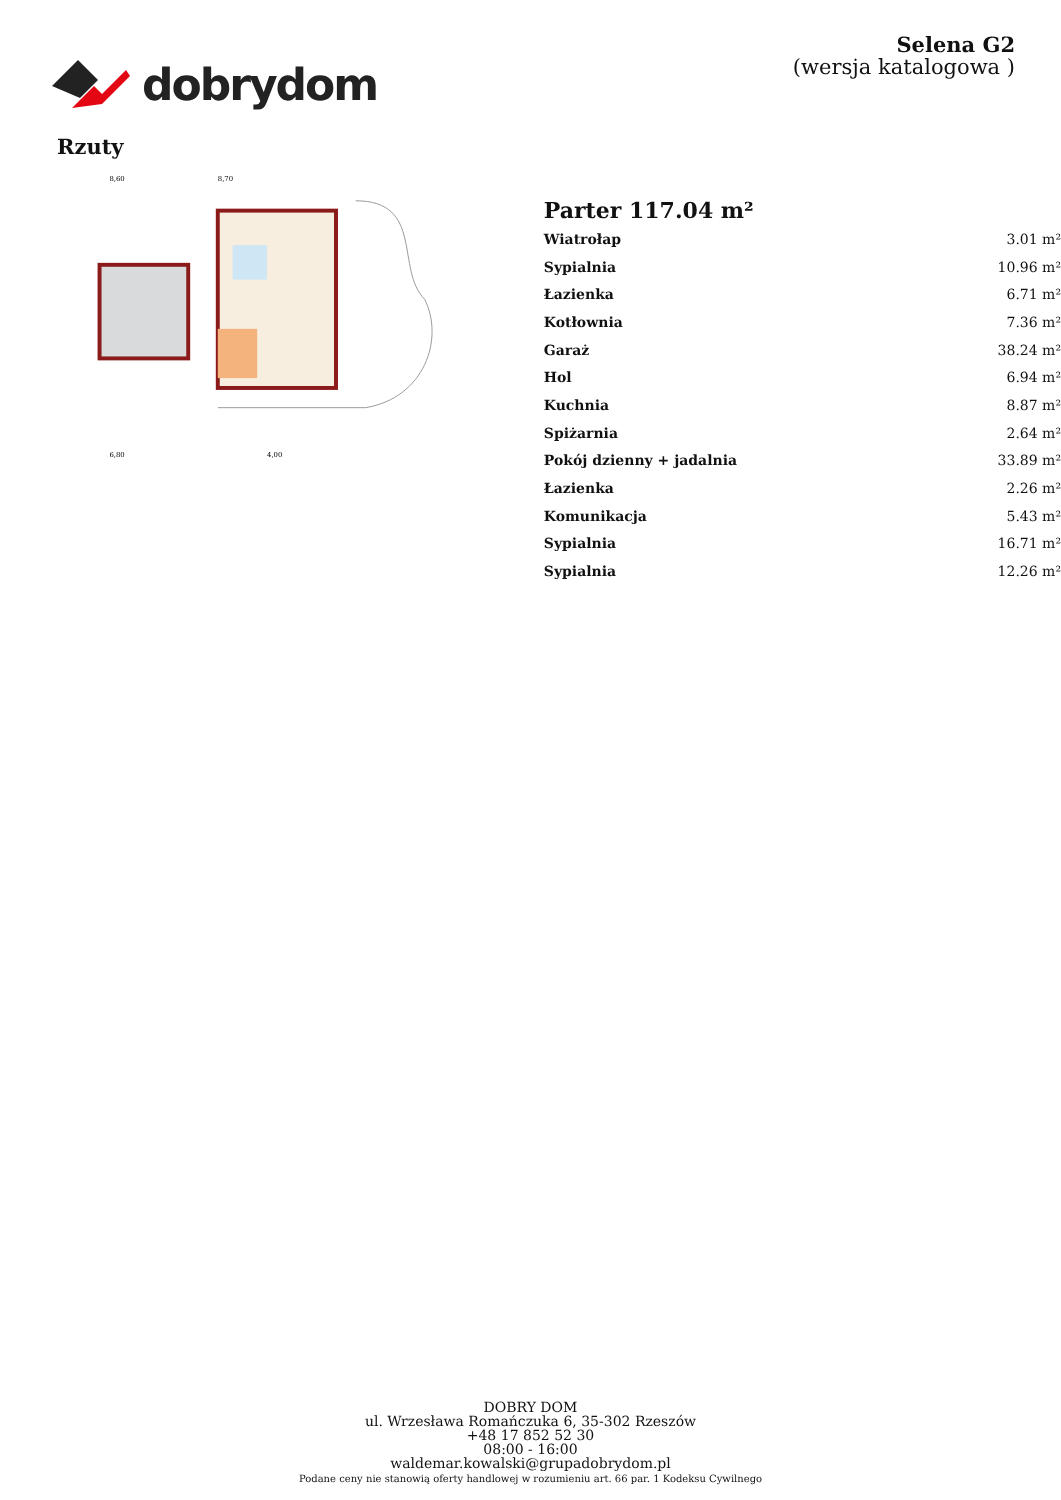dobrydom
Selena G2
(wersja katalogowa )
Rzuty
8,60
8,70
6,80
4,00
Parter 117.04 m²
| Wiatrołap | 3.01 m² |
| Sypialnia | 10.96 m² |
| Łazienka | 6.71 m² |
| Kotłownia | 7.36 m² |
| Garaż | 38.24 m² |
| Hol | 6.94 m² |
| Kuchnia | 8.87 m² |
| Spiżarnia | 2.64 m² |
| Pokój dzienny + jadalnia | 33.89 m² |
| Łazienka | 2.26 m² |
| Komunikacja | 5.43 m² |
| Sypialnia | 16.71 m² |
| Sypialnia | 12.26 m² |
DOBRY DOM
ul. Wrzesława Romańczuka 6, 35-302 Rzeszów
+48 17 852 52 30
08:00 - 16:00
waldemar.kowalski@grupadobrydom.pl
Podane ceny nie stanowią oferty handlowej w rozumieniu art. 66 par. 1 Kodeksu Cywilnego